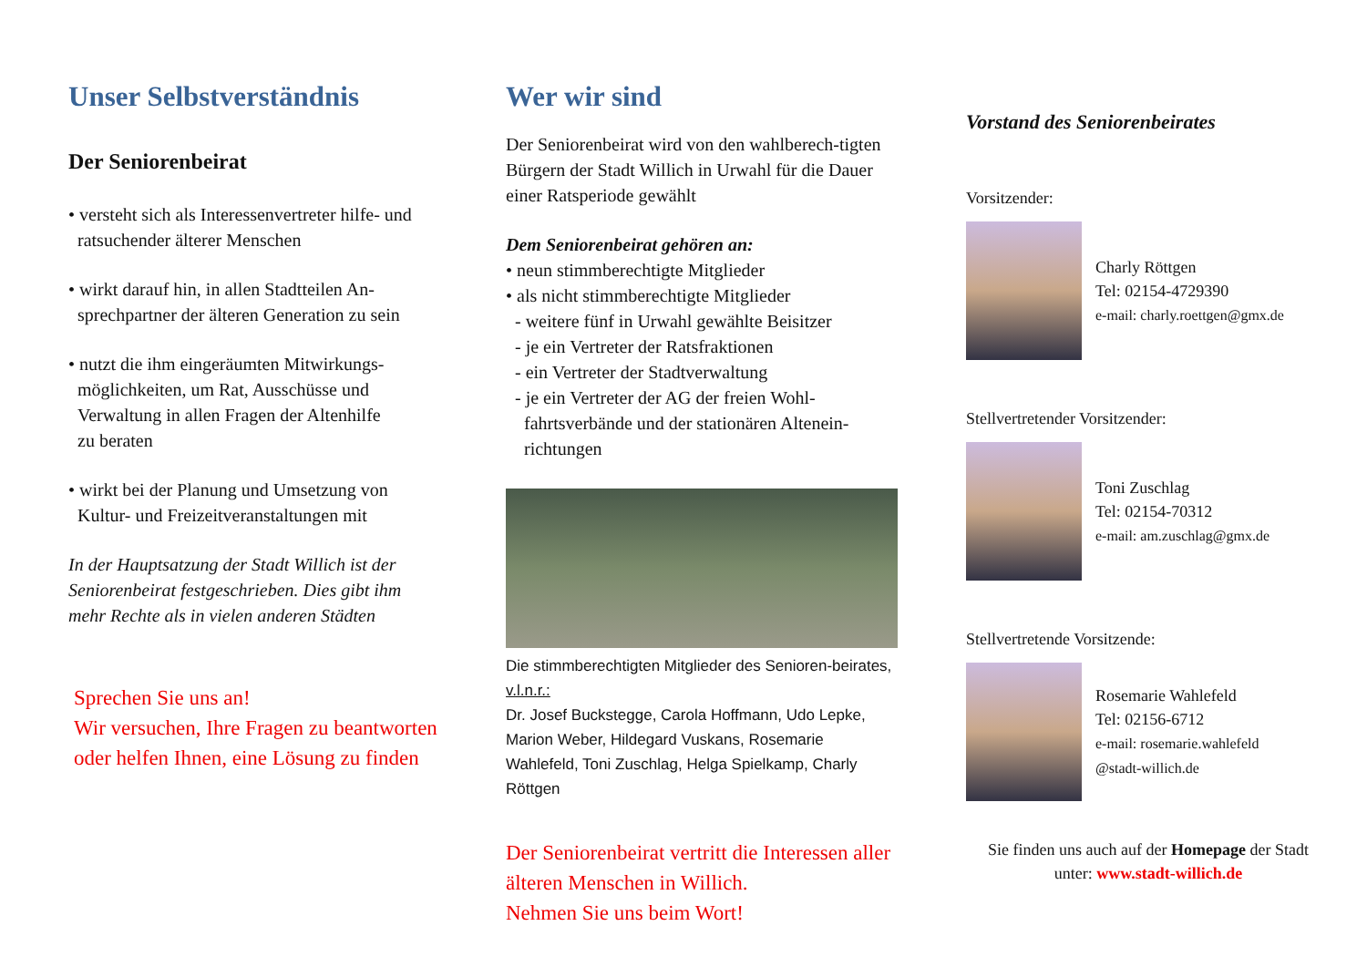Unser Selbstverständnis
Der Seniorenbeirat
• versteht sich als Interessenvertreter hilfe- und
ratsuchender älterer Menschen
• wirkt darauf hin, in allen Stadtteilen An-
sprechpartner der älteren Generation zu sein
• nutzt die ihm eingeräumten Mitwirkungs-
möglichkeiten, um Rat, Ausschüsse und
Verwaltung in allen Fragen der Altenhilfe
zu beraten
• wirkt bei der Planung und Umsetzung von
Kultur- und Freizeitveranstaltungen mit
In der Hauptsatzung der Stadt Willich ist der Seniorenbeirat festgeschrieben. Dies gibt ihm mehr Rechte als in vielen anderen Städten
Sprechen Sie uns an!
Wir versuchen, Ihre Fragen zu beantworten oder helfen Ihnen, eine Lösung zu finden
Wer wir sind
Der Seniorenbeirat wird von den wahlberech-tigten Bürgern der Stadt Willich in Urwahl für die Dauer einer Ratsperiode gewählt
Dem Seniorenbeirat gehören an:
• neun stimmberechtigte Mitglieder
• als nicht stimmberechtigte Mitglieder
- weitere fünf in Urwahl gewählte Beisitzer
- je ein Vertreter der Ratsfraktionen
- ein Vertreter der Stadtverwaltung
- je ein Vertreter der AG der freien Wohl-
fahrtsverbände und der stationären Altenein-
richtungen
Die stimmberechtigten Mitglieder des Senioren-beirates, v.l.n.r.:
Dr. Josef Buckstegge, Carola Hoffmann, Udo Lepke, Marion Weber, Hildegard Vuskans, Rosemarie Wahlefeld, Toni Zuschlag, Helga Spielkamp, Charly Röttgen
Der Seniorenbeirat vertritt die Interessen aller älteren Menschen in Willich.
Nehmen Sie uns beim Wort!
Vorstand des Seniorenbeirates
Vorsitzender:
Charly Röttgen
Tel: 02154-4729390
e-mail: charly.roettgen@gmx.de
Stellvertretender Vorsitzender:
Toni Zuschlag
Tel: 02154-70312
e-mail: am.zuschlag@gmx.de
Stellvertretende Vorsitzende:
Rosemarie Wahlefeld
Tel: 02156-6712
e-mail: rosemarie.wahlefeld
@stadt-willich.de
Sie finden uns auch auf der Homepage der Stadt
unter: www.stadt-willich.de